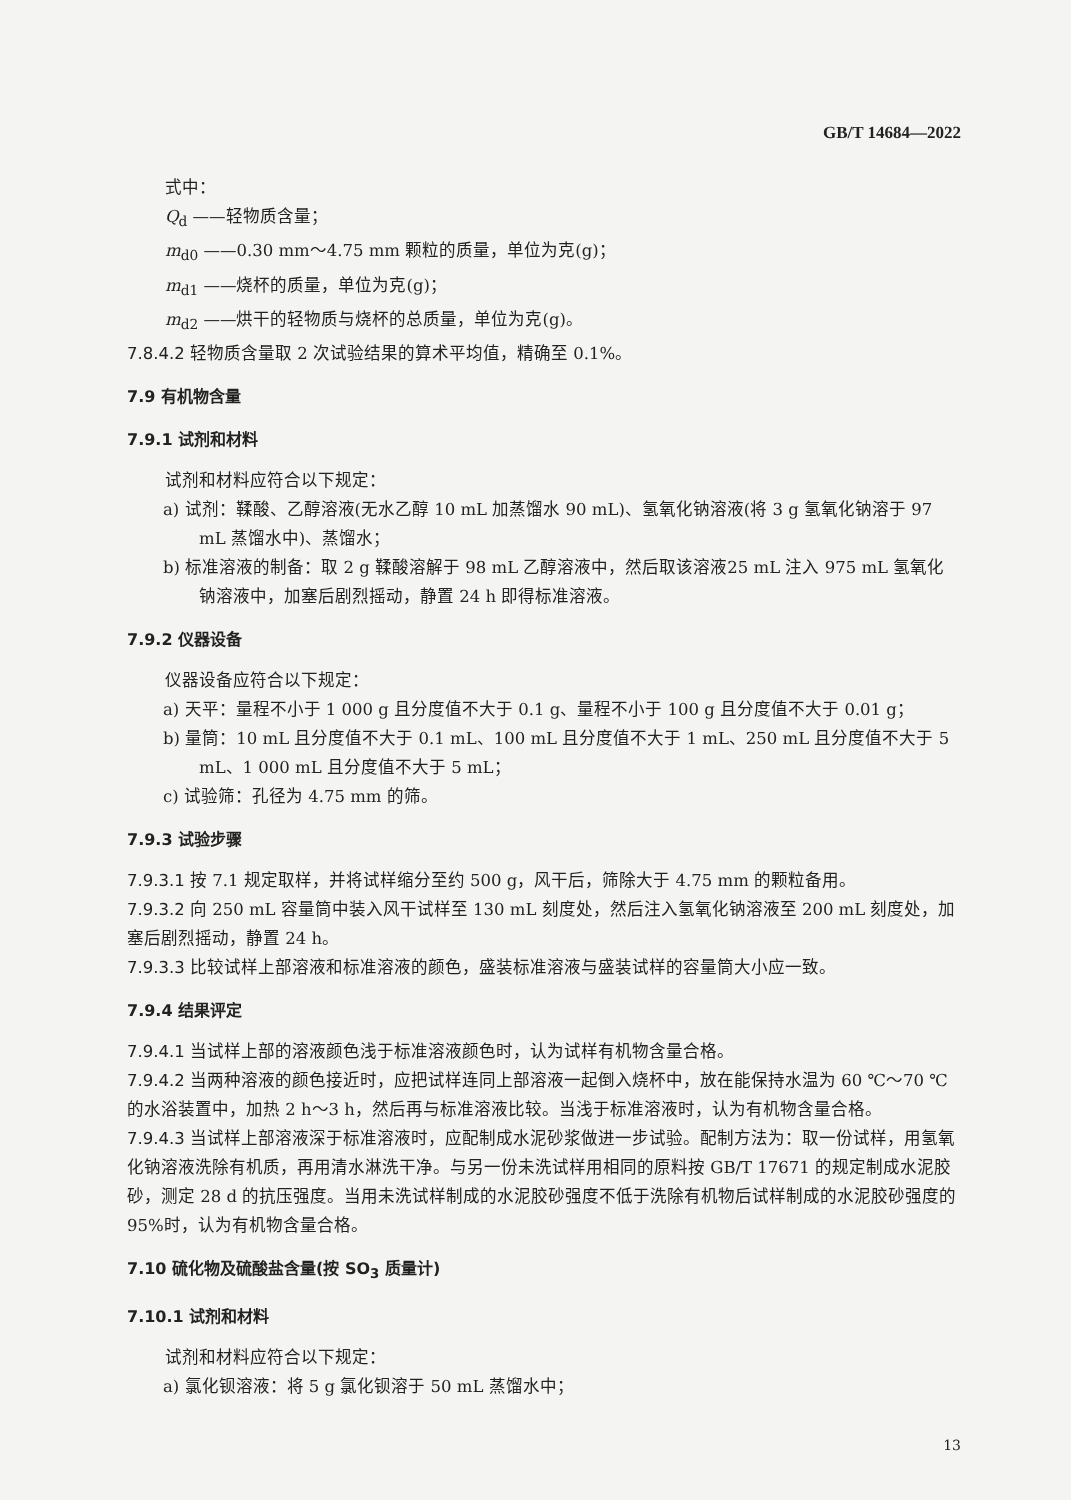GB/T 14684—2022
式中：
Q<sub>d</sub> ——轻物质含量；
m<sub>d0</sub> ——0.30 mm～4.75 mm 颗粒的质量，单位为克(g)；
m<sub>d1</sub> ——烧杯的质量，单位为克(g)；
m<sub>d2</sub> ——烘干的轻物质与烧杯的总质量，单位为克(g)。
7.8.4.2 轻物质含量取 2 次试验结果的算术平均值，精确至 0.1%。
7.9 有机物含量
7.9.1 试剂和材料
试剂和材料应符合以下规定：
a) 试剂：鞣酸、乙醇溶液(无水乙醇 10 mL 加蒸馏水 90 mL)、氢氧化钠溶液(将 3 g 氢氧化钠溶于 97 mL 蒸馏水中)、蒸馏水；
b) 标准溶液的制备：取 2 g 鞣酸溶解于 98 mL 乙醇溶液中，然后取该溶液25 mL 注入 975 mL 氢氧化钠溶液中，加塞后剧烈摇动，静置 24 h 即得标准溶液。
7.9.2 仪器设备
仪器设备应符合以下规定：
a) 天平：量程不小于 1 000 g 且分度值不大于 0.1 g、量程不小于 100 g 且分度值不大于 0.01 g；
b) 量筒：10 mL 且分度值不大于 0.1 mL、100 mL 且分度值不大于 1 mL、250 mL 且分度值不大于 5 mL、1 000 mL 且分度值不大于 5 mL；
c) 试验筛：孔径为 4.75 mm 的筛。
7.9.3 试验步骤
7.9.3.1 按 7.1 规定取样，并将试样缩分至约 500 g，风干后，筛除大于 4.75 mm 的颗粒备用。
7.9.3.2 向 250 mL 容量筒中装入风干试样至 130 mL 刻度处，然后注入氢氧化钠溶液至 200 mL 刻度处，加塞后剧烈摇动，静置 24 h。
7.9.3.3 比较试样上部溶液和标准溶液的颜色，盛装标准溶液与盛装试样的容量筒大小应一致。
7.9.4 结果评定
7.9.4.1 当试样上部的溶液颜色浅于标准溶液颜色时，认为试样有机物含量合格。
7.9.4.2 当两种溶液的颜色接近时，应把试样连同上部溶液一起倒入烧杯中，放在能保持水温为 60 ℃～70 ℃ 的水浴装置中，加热 2 h～3 h，然后再与标准溶液比较。当浅于标准溶液时，认为有机物含量合格。
7.9.4.3 当试样上部溶液深于标准溶液时，应配制成水泥砂浆做进一步试验。配制方法为：取一份试样，用氢氧化钠溶液洗除有机质，再用清水淋洗干净。与另一份未洗试样用相同的原料按 GB/T 17671 的规定制成水泥胶砂，测定 28 d 的抗压强度。当用未洗试样制成的水泥胶砂强度不低于洗除有机物后试样制成的水泥胶砂强度的 95%时，认为有机物含量合格。
7.10 硫化物及硫酸盐含量(按 SO<sub>3</sub> 质量计)
7.10.1 试剂和材料
试剂和材料应符合以下规定：
a) 氯化钡溶液：将 5 g 氯化钡溶于 50 mL 蒸馏水中；
13